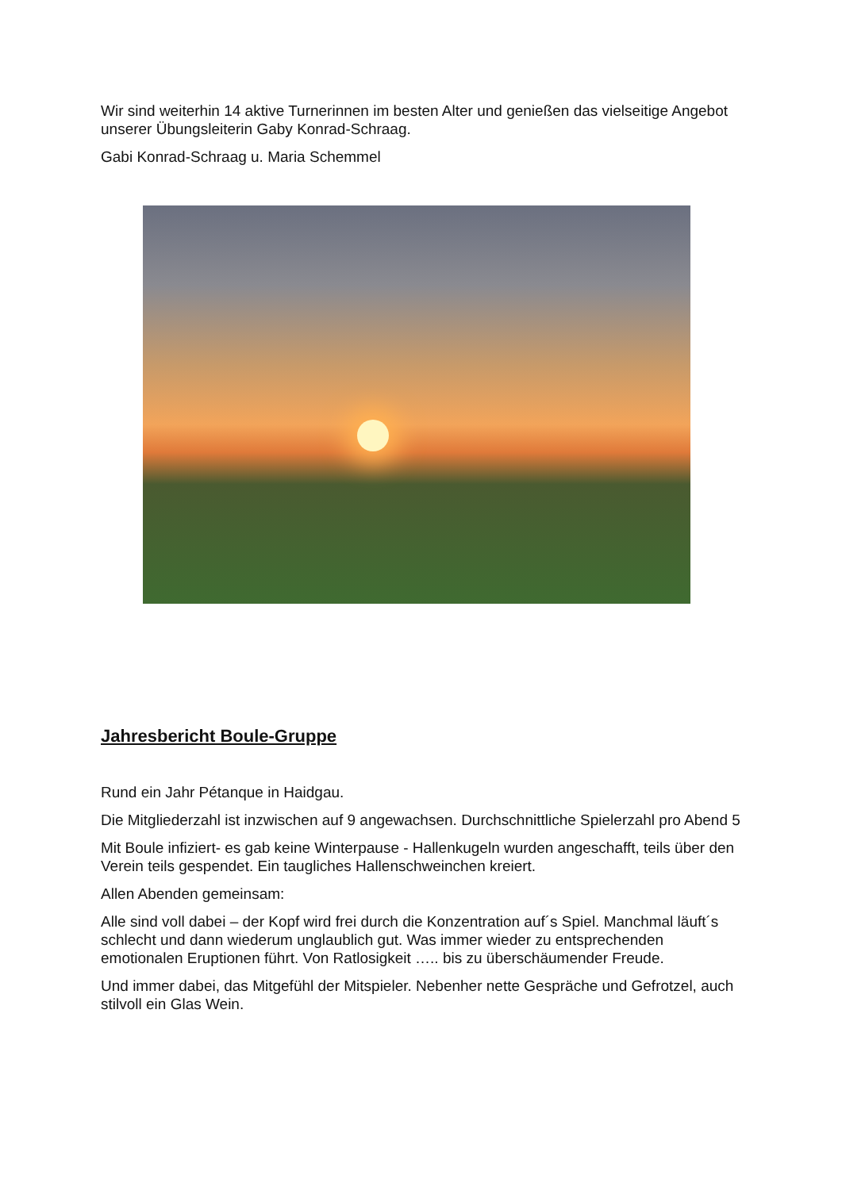Wir sind weiterhin 14 aktive Turnerinnen im besten Alter und genießen das vielseitige Angebot unserer Übungsleiterin Gaby Konrad-Schraag.
Gabi Konrad-Schraag u. Maria Schemmel
Jahresbericht Boule-Gruppe
Rund ein Jahr Pétanque in Haidgau.
Die Mitgliederzahl ist inzwischen auf 9 angewachsen. Durchschnittliche Spielerzahl pro Abend 5
Mit Boule infiziert- es gab keine Winterpause - Hallenkugeln wurden angeschafft, teils über den Verein teils gespendet. Ein taugliches Hallenschweinchen kreiert.
Allen Abenden gemeinsam:
Alle sind voll dabei – der Kopf wird frei durch die Konzentration auf´s Spiel. Manchmal läuft´s schlecht und dann wiederum unglaublich gut. Was immer wieder zu entsprechenden emotionalen Eruptionen führt. Von Ratlosigkeit ….. bis zu überschäumender Freude.
Und immer dabei, das Mitgefühl der Mitspieler. Nebenher nette Gespräche und Gefrotzel, auch stilvoll ein Glas Wein.